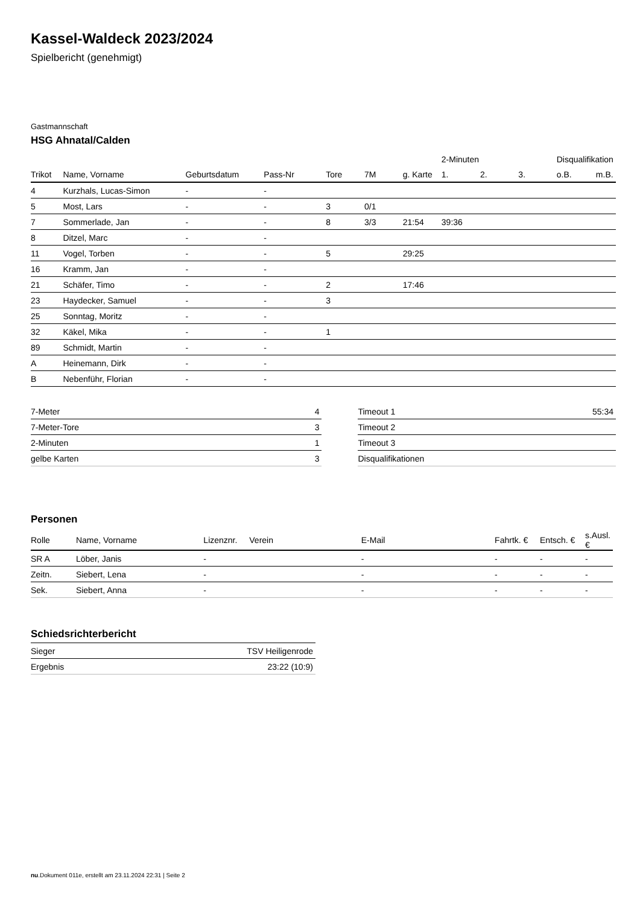Kassel-Waldeck 2023/2024
Spielbericht (genehmigt)
Gastmannschaft
HSG Ahnatal/Calden
| | | | | | | | 2-Minuten | | | Disqualifikation | |
| --- | --- | --- | --- | --- | --- | --- | --- | --- | --- | --- | --- |
| Trikot | Name, Vorname | Geburtsdatum | Pass-Nr | Tore | 7M | g. Karte | 1. | 2. | 3. | o.B. | m.B. |
| 4 | Kurzhals, Lucas-Simon | - | - | | | | | | | | |
| 5 | Most, Lars | - | - | 3 | 0/1 | | | | | | |
| 7 | Sommerlade, Jan | - | - | 8 | 3/3 | 21:54 | 39:36 | | | | |
| 8 | Ditzel, Marc | - | - | | | | | | | | |
| 11 | Vogel, Torben | - | - | 5 | | 29:25 | | | | | |
| 16 | Kramm, Jan | - | - | | | | | | | | |
| 21 | Schäfer, Timo | - | - | 2 | | 17:46 | | | | | |
| 23 | Haydecker, Samuel | - | - | 3 | | | | | | | |
| 25 | Sonntag, Moritz | - | - | | | | | | | | |
| 32 | Käkel, Mika | - | - | 1 | | | | | | | |
| 89 | Schmidt, Martin | - | - | | | | | | | | |
| A | Heinemann, Dirk | - | - | | | | | | | | |
| B | Nebenführ, Florian | - | - | | | | | | | | |
| 7-Meter | 4 |
| 7-Meter-Tore | 3 |
| 2-Minuten | 1 |
| gelbe Karten | 3 |
| Timeout 1 | 55:34 |
| Timeout 2 | |
| Timeout 3 | |
| Disqualifikationen | |
Personen
| Rolle | Name, Vorname | Lizenznr. | Verein | E-Mail | Fahrtk. € | Entsch. € | s.Ausl. € |
| --- | --- | --- | --- | --- | --- | --- | --- |
| SR A | Löber, Janis | - | | - | - | - | - |
| Zeitn. | Siebert, Lena | - | | - | - | - | - |
| Sek. | Siebert, Anna | - | | - | - | - | - |
Schiedsrichterbericht
| Sieger | TSV Heiligenrode |
| Ergebnis | 23:22 (10:9) |
nu.Dokument 011e, erstellt am 23.11.2024 22:31 | Seite 2